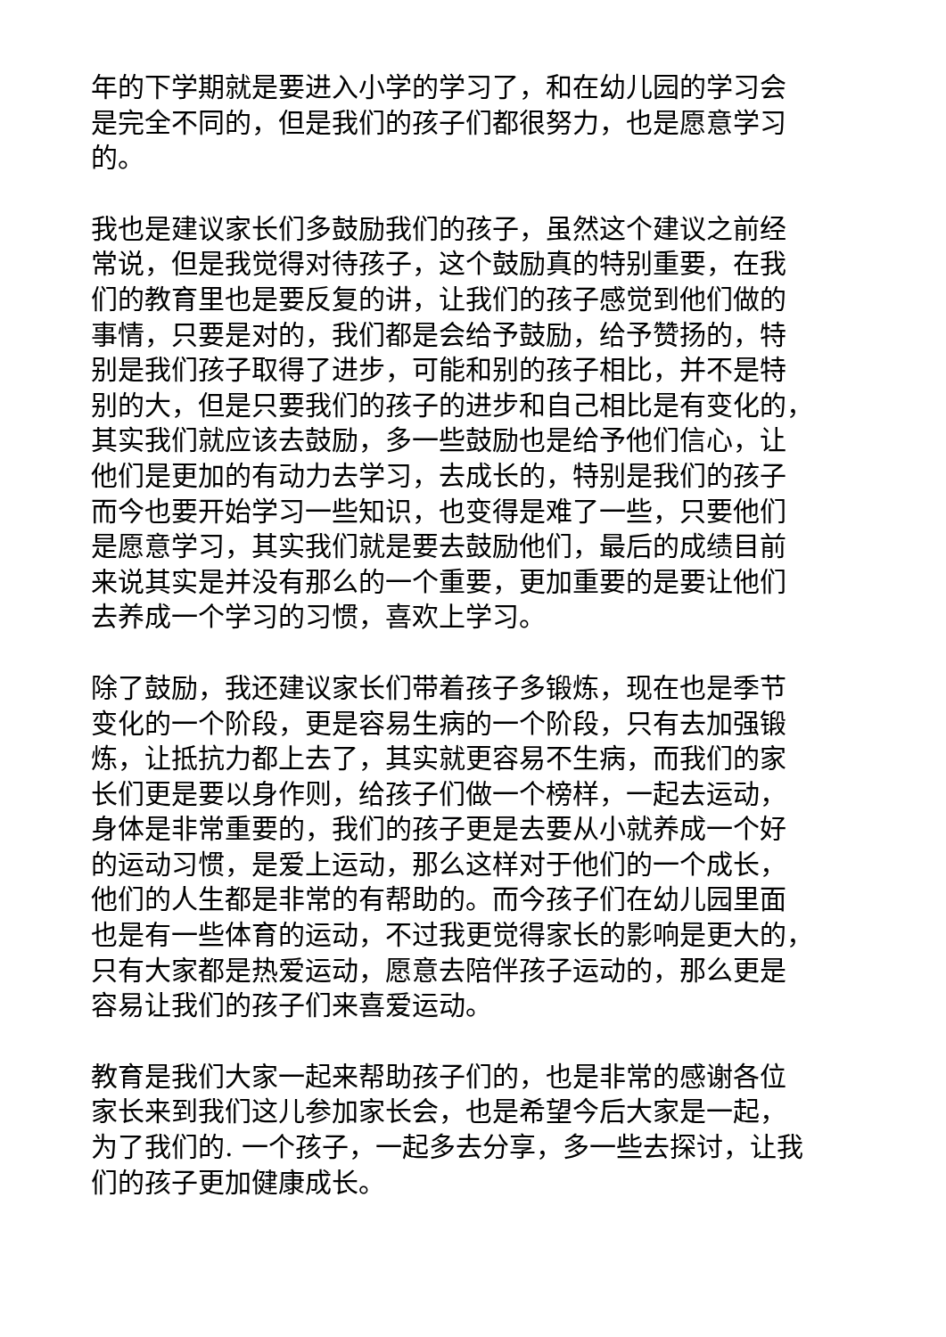年的下学期就是要进入小学的学习了，和在幼儿园的学习会
是完全不同的，但是我们的孩子们都很努力，也是愿意学习
的。
我也是建议家长们多鼓励我们的孩子，虽然这个建议之前经
常说，但是我觉得对待孩子，这个鼓励真的特别重要，在我
们的教育里也是要反复的讲，让我们的孩子感觉到他们做的
事情，只要是对的，我们都是会给予鼓励，给予赞扬的，特
别是我们孩子取得了进步，可能和别的孩子相比，并不是特
别的大，但是只要我们的孩子的进步和自己相比是有变化的，
其实我们就应该去鼓励，多一些鼓励也是给予他们信心，让
他们是更加的有动力去学习，去成长的，特别是我们的孩子
而今也要开始学习一些知识，也变得是难了一些，只要他们
是愿意学习，其实我们就是要去鼓励他们，最后的成绩目前
来说其实是并没有那么的一个重要，更加重要的是要让他们
去养成一个学习的习惯，喜欢上学习。
除了鼓励，我还建议家长们带着孩子多锻炼，现在也是季节
变化的一个阶段，更是容易生病的一个阶段，只有去加强锻
炼，让抵抗力都上去了，其实就更容易不生病，而我们的家
长们更是要以身作则，给孩子们做一个榜样，一起去运动，
身体是非常重要的，我们的孩子更是去要从小就养成一个好
的运动习惯，是爱上运动，那么这样对于他们的一个成长，
他们的人生都是非常的有帮助的。而今孩子们在幼儿园里面
也是有一些体育的运动，不过我更觉得家长的影响是更大的，
只有大家都是热爱运动，愿意去陪伴孩子运动的，那么更是
容易让我们的孩子们来喜爱运动。
教育是我们大家一起来帮助孩子们的，也是非常的感谢各位
家长来到我们这儿参加家长会，也是希望今后大家是一起，
为了我们的. 一个孩子，一起多去分享，多一些去探讨，让我
们的孩子更加健康成长。